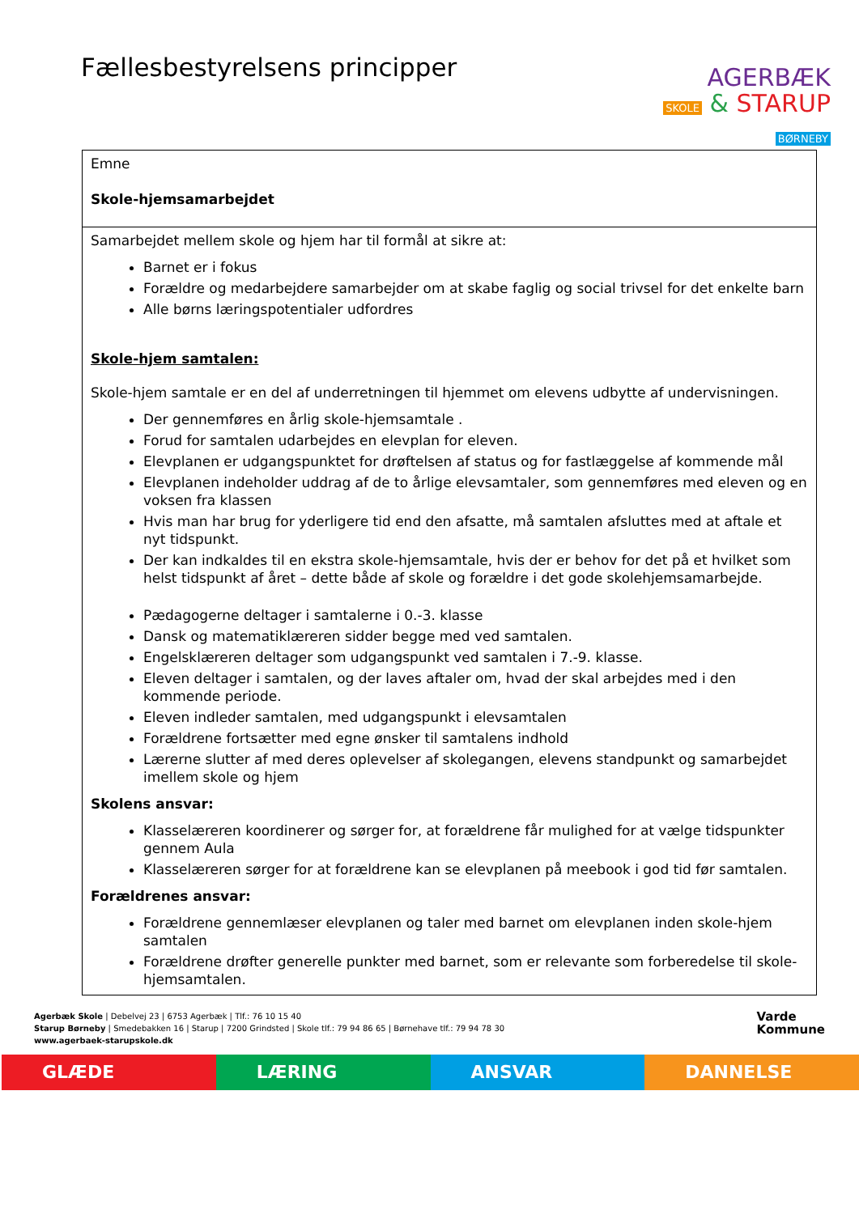Fællesbestyrelsens principper
AGERBÆK
SKOLE & STARUP
BØRNEBY
| Emne Skole-hjemsamarbejdet |
| Samarbejdet mellem skole og hjem har til formål at sikre at: Barnet er i fokus Forældre og medarbejdere samarbejder om at skabe faglig og social trivsel for det enkelte barn Alle børns læringspotentialer udfordres Skole-hjem samtalen: Skole-hjem samtale er en del af underretningen til hjemmet om elevens udbytte af undervisningen. Der gennemføres en årlig skole-hjemsamtale . Forud for samtalen udarbejdes en elevplan for eleven. Elevplanen er udgangspunktet for drøftelsen af status og for fastlæggelse af kommende mål Elevplanen indeholder uddrag af de to årlige elevsamtaler, som gennemføres med eleven og en voksen fra klassen Hvis man har brug for yderligere tid end den afsatte, må samtalen afsluttes med at aftale et nyt tidspunkt. Der kan indkaldes til en ekstra skole-hjemsamtale, hvis der er behov for det på et hvilket som helst tidspunkt af året – dette både af skole og forældre i det gode skolehjemsamarbejde. Pædagogerne deltager i samtalerne i 0.-3. klasse Dansk og matematiklæreren sidder begge med ved samtalen. Engelsklæreren deltager som udgangspunkt ved samtalen i 7.-9. klasse. Eleven deltager i samtalen, og der laves aftaler om, hvad der skal arbejdes med i den kommende periode. Eleven indleder samtalen, med udgangspunkt i elevsamtalen Forældrene fortsætter med egne ønsker til samtalens indhold Lærerne slutter af med deres oplevelser af skolegangen, elevens standpunkt og samarbejdet imellem skole og hjem Skolens ansvar: Klasselæreren koordinerer og sørger for, at forældrene får mulighed for at vælge tidspunkter gennem Aula Klasselæreren sørger for at forældrene kan se elevplanen på meebook i god tid før samtalen. Forældrenes ansvar: Forældrene gennemlæser elevplanen og taler med barnet om elevplanen inden skole-hjem samtalen Forældrene drøfter generelle punkter med barnet, som er relevante som forberedelse til skole-hjemsamtalen. |
Agerbæk Skole | Debelvej 23 | 6753 Agerbæk | Tlf.: 76 10 15 40
Starup Børneby | Smedebakken 16 | Starup | 7200 Grindsted | Skole tlf.: 79 94 86 65 | Børnehave tlf.: 79 94 78 30
www.agerbaek-starupskole.dk
Varde
Kommune
GLÆDE LÆRING ANSVAR DANNELSE